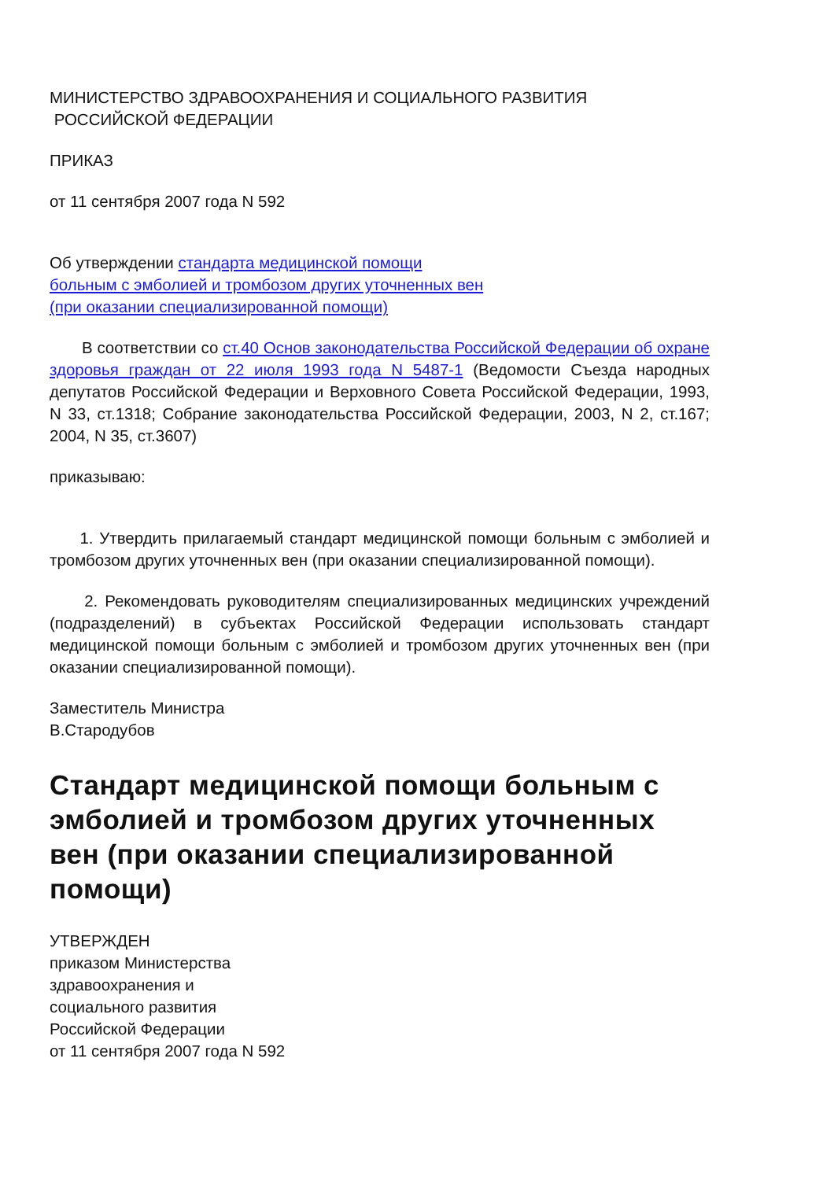МИНИСТЕРСТВО ЗДРАВООХРАНЕНИЯ И СОЦИАЛЬНОГО РАЗВИТИЯ
РОССИЙСКОЙ ФЕДЕРАЦИИ
ПРИКАЗ
от 11 сентября 2007 года N 592
Об утверждении стандарта медицинской помощи
больным с эмболией и тромбозом других уточненных вен
(при оказании специализированной помощи)
В соответствии со ст.40 Основ законодательства Российской Федерации об охране здоровья граждан от 22 июля 1993 года N 5487-1 (Ведомости Съезда народных депутатов Российской Федерации и Верховного Совета Российской Федерации, 1993, N 33, ст.1318; Собрание законодательства Российской Федерации, 2003, N 2, ст.167; 2004, N 35, ст.3607)
приказываю:
1. Утвердить прилагаемый стандарт медицинской помощи больным с эмболией и тромбозом других уточненных вен (при оказании специализированной помощи).
2. Рекомендовать руководителям специализированных медицинских учреждений (подразделений) в субъектах Российской Федерации использовать стандарт медицинской помощи больным с эмболией и тромбозом других уточненных вен (при оказании специализированной помощи).
Заместитель Министра
В.Стародубов
Стандарт медицинской помощи больным с эмболией и тромбозом других уточненных вен (при оказании специализированной помощи)
УТВЕРЖДЕН
приказом Министерства
здравоохранения и
социального развития
Российской Федерации
от 11 сентября 2007 года N 592